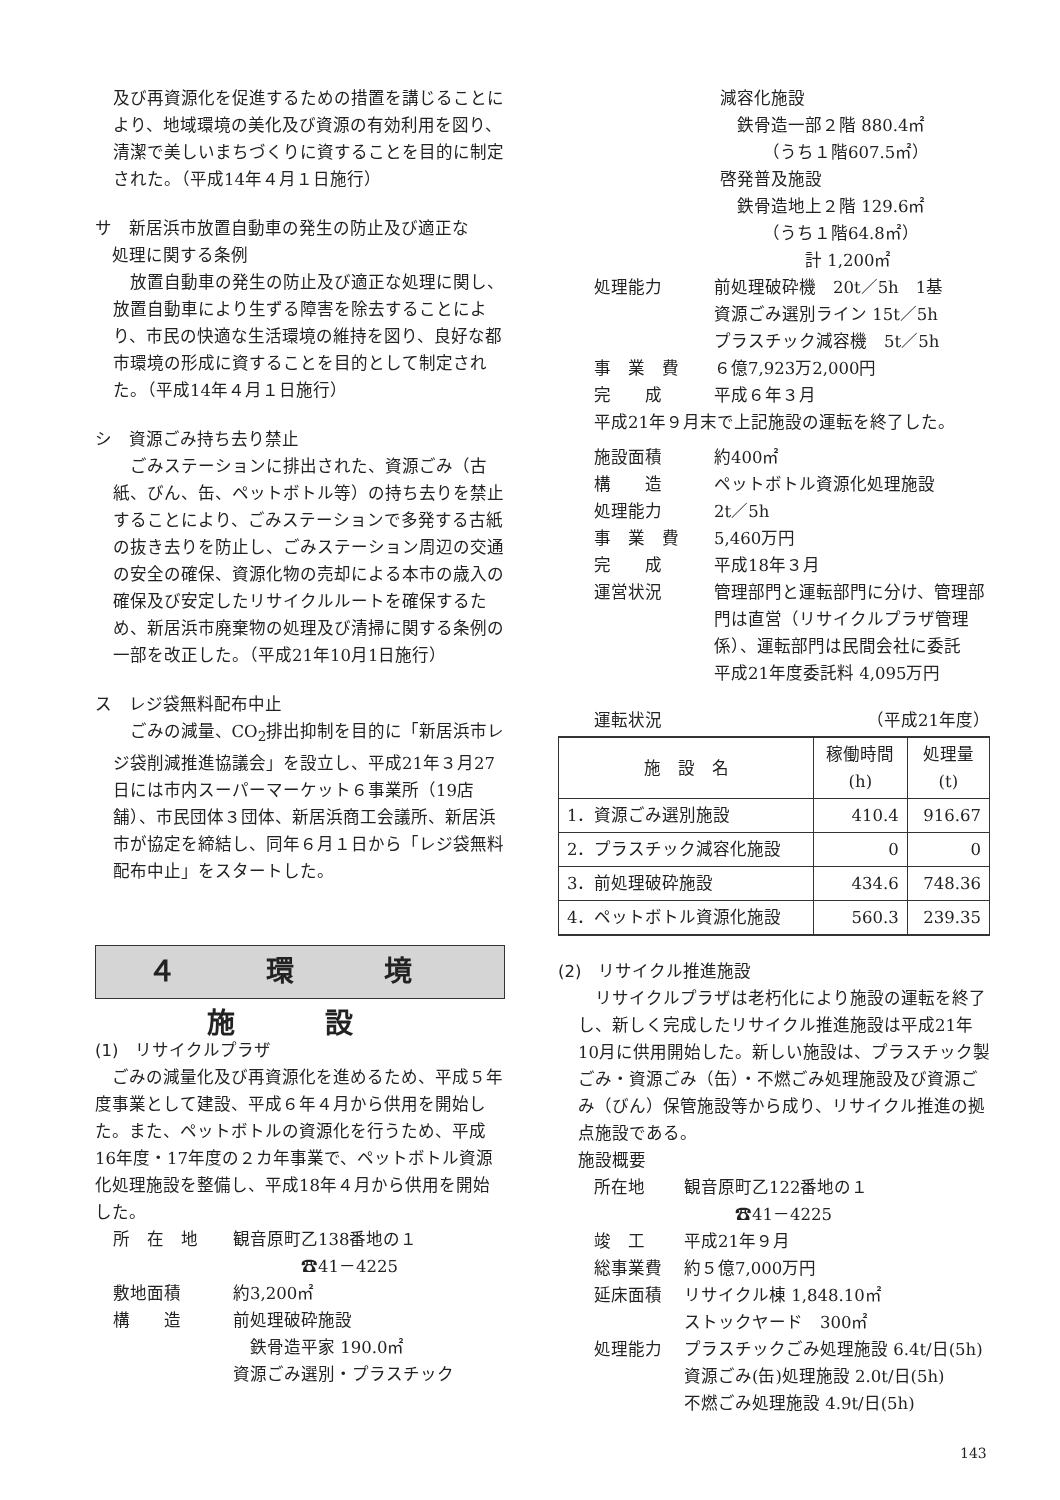及び再資源化を促進するための措置を講じることにより、地域環境の美化及び資源の有効利用を図り、清潔で美しいまちづくりに資することを目的に制定された。（平成14年４月１日施行）
サ　新居浜市放置自動車の発生の防止及び適正な
　処理に関する条例
放置自動車の発生の防止及び適正な処理に関し、放置自動車により生ずる障害を除去することにより、市民の快適な生活環境の維持を図り、良好な都市環境の形成に資することを目的として制定された。（平成14年４月１日施行）
シ　資源ごみ持ち去り禁止
ごみステーションに排出された、資源ごみ（古紙、びん、缶、ペットボトル等）の持ち去りを禁止することにより、ごみステーションで多発する古紙の抜き去りを防止し、ごみステーション周辺の交通の安全の確保、資源化物の売却による本市の歳入の確保及び安定したリサイクルルートを確保するため、新居浜市廃棄物の処理及び清掃に関する条例の一部を改正した。（平成21年10月1日施行）
ス　レジ袋無料配布中止
ごみの減量、CO<sub>2</sub>排出抑制を目的に「新居浜市レジ袋削減推進協議会」を設立し、平成21年３月27日には市内スーパーマーケット６事業所（19店舗）、市民団体３団体、新居浜商工会議所、新居浜市が協定を締結し、同年６月１日から「レジ袋無料配布中止」をスタートした。
４ 環 境 施 設
(1)　リサイクルプラザ
ごみの減量化及び再資源化を進めるため、平成５年度事業として建設、平成６年４月から供用を開始した。また、ペットボトルの資源化を行うため、平成16年度・17年度の２カ年事業で、ペットボトル資源化処理施設を整備し、平成18年４月から供用を開始した。
所　在　地 観音原町乙138番地の１
　　　　☎41－4225
敷地面積 約3,200㎡
構　　造 前処理破砕施設
　鉄骨造平家 190.0㎡
資源ごみ選別・プラスチック
減容化施設
　鉄骨造一部２階 880.4㎡
　　　（うち１階607.5㎡）
啓発普及施設
　鉄骨造地上２階 129.6㎡
　　　（うち１階64.8㎡）
　　　　　計 1,200㎡
処理能力 前処理破砕機　20t／5h　1基
資源ごみ選別ライン 15t／5h
プラスチック減容機　5t／5h
事　業　費 ６億7,923万2,000円
完　　成 平成６年３月
平成21年９月末で上記施設の運転を終了した。
施設面積 約400㎡
構　　造 ペットボトル資源化処理施設
処理能力 2t／5h
事　業　費 5,460万円
完　　成 平成18年３月
運営状況 管理部門と運転部門に分け、管理部門は直営（リサイクルプラザ管理係）、運転部門は民間会社に委託
平成21年度委託料 4,095万円
運転状況 （平成21年度）
| 施 設 名 | 稼働時間 (h) | 処理量 (t) |
| --- | --- | --- |
| 1．資源ごみ選別施設 | 410.4 | 916.67 |
| 2．プラスチック減容化施設 | 0 | 0 |
| 3．前処理破砕施設 | 434.6 | 748.36 |
| 4．ペットボトル資源化施設 | 560.3 | 239.35 |
(2)　リサイクル推進施設
リサイクルプラザは老朽化により施設の運転を終了し、新しく完成したリサイクル推進施設は平成21年10月に供用開始した。新しい施設は、プラスチック製ごみ・資源ごみ（缶）・不燃ごみ処理施設及び資源ごみ（びん）保管施設等から成り、リサイクル推進の拠点施設である。
施設概要
所在地 観音原町乙122番地の１
　　　☎41－4225
竣　工 平成21年９月
総事業費 約５億7,000万円
延床面積 リサイクル棟 1,848.10㎡
ストックヤード　300㎡
処理能力 プラスチックごみ処理施設 6.4t/日(5h)
資源ごみ(缶)処理施設 2.0t/日(5h)
不燃ごみ処理施設 4.9t/日(5h)
143